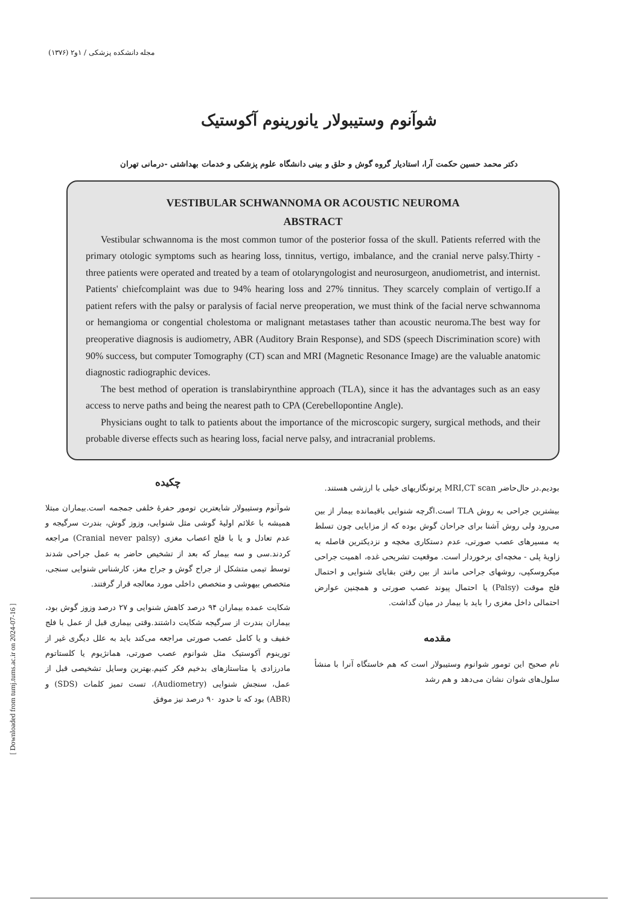مجله دانشکده پزشکی / ۱و۲ (۱۳۷۶)
شوآنوم وستیبولار یانورینوم آکوستیک
دکتر محمد حسین حکمت آرا، استادیار گروه گوش و حلق و بینی دانشگاه علوم پزشکی و خدمات بهداشتی -درمانی تهران
VESTIBULAR SCHWANNOMA OR ACOUSTIC NEUROMA
ABSTRACT
Vestibular schwannoma is the most common tumor of the posterior fossa of the skull. Patients referred with the primary otologic symptoms such as hearing loss, tinnitus, vertigo, imbalance, and the cranial nerve palsy.Thirty - three patients were operated and treated by a team of otolaryngologist and neurosurgeon, anudiometrist, and internist. Patients' chiefcomplaint was due to 94% hearing loss and 27% tinnitus. They scarcely complain of vertigo.If a patient refers with the palsy or paralysis of facial nerve preoperation, we must think of the facial nerve schwannoma or hemangioma or congential cholestoma or malignant metastases tather than acoustic neuroma.The best way for preoperative diagnosis is audiometry, ABR (Auditory Brain Response), and SDS (speech Discrimination score) with 90% success, but computer Tomography (CT) scan and MRI (Magnetic Resonance Image) are the valuable anatomic diagnostic radiographic devices.
The best method of operation is translabirynthine approach (TLA), since it has the advantages such as an easy access to nerve paths and being the nearest path to CPA (Cerebellopontine Angle).
Physicians ought to talk to patients about the importance of the microscopic surgery, surgical methods, and their probable diverse effects such as hearing loss, facial nerve palsy, and intracranial problems.
چکیده
شوآنوم وستیبولار شایعترین تومور حفرهٔ خلفی جمجمه است.بیماران مبتلا همیشه با علائم اولیهٔ گوشی مثل شنوایی، وزوز گوش، بندرت سرگیجه و عدم تعادل و یا با فلج اعصاب مغزی (Cranial never palsy) مراجعه کردند.سی و سه بیمار که بعد از تشخیص حاضر به عمل جراحی شدند توسط تیمی متشکل از جراح گوش و جراح مغز، کارشناس شنوایی سنجی، متخصص بیهوشی و متخصص داخلی مورد معالجه قرار گرفتند.
شکایت عمده بیماران ۹۴ درصد کاهش شنوایی و ۲۷ درصد وزوز گوش بود، بیماران بندرت از سرگیجه شکایت داشتند.وقتی بیماری قبل از عمل با فلج خفیف و یا کامل عصب صورتی مراجعه می‌کند باید به علل دیگری غیر از تورینوم آکوستیک مثل شوانوم عصب صورتی، همانژیوم یا کلستاتوم مادرزادی یا متاستازهای بدخیم فکر کنیم.بهترین وسایل تشخیصی قبل از عمل، سنجش شنوایی (Audiometry)، تست تمیز کلمات (SDS) و (ABR) بود که تا حدود ۹۰ درصد نیز موفق
بودیم.در حال‌حاضر MRI,CT scan پرتونگاریهای خیلی با ارزشی هستند.
بیشترین جراحی به روش TLA است.اگرچه شنوایی باقیمانده بیمار از بین می‌رود ولی روش آشنا برای جراحان گوش بوده که از مزایایی چون تسلط به مسیرهای عصب صورتی، عدم دستکاری مخچه و نزدیکترین فاصله به زاویهٔ پلی - مخچه‌ای برخوردار است. موقعیت تشریحی غده، اهمیت جراحی میکروسکپی، روشهای جراحی مانند از بین رفتن بقایای شنوایی و احتمال فلج موقت (Palsy) یا احتمال پیوند عصب صورتی و همچنین عوارض احتمالی داخل مغزی را باید با بیمار در میان گذاشت.
مقدمه
نام صحیح این تومور شوانوم وستیبولار است که هم خاستگاه آنرا با منشأ سلول‌های شوان نشان می‌دهد و هم رشد
[ Downloaded from tumj.tums.ac.ir on 2024-07-16 ]